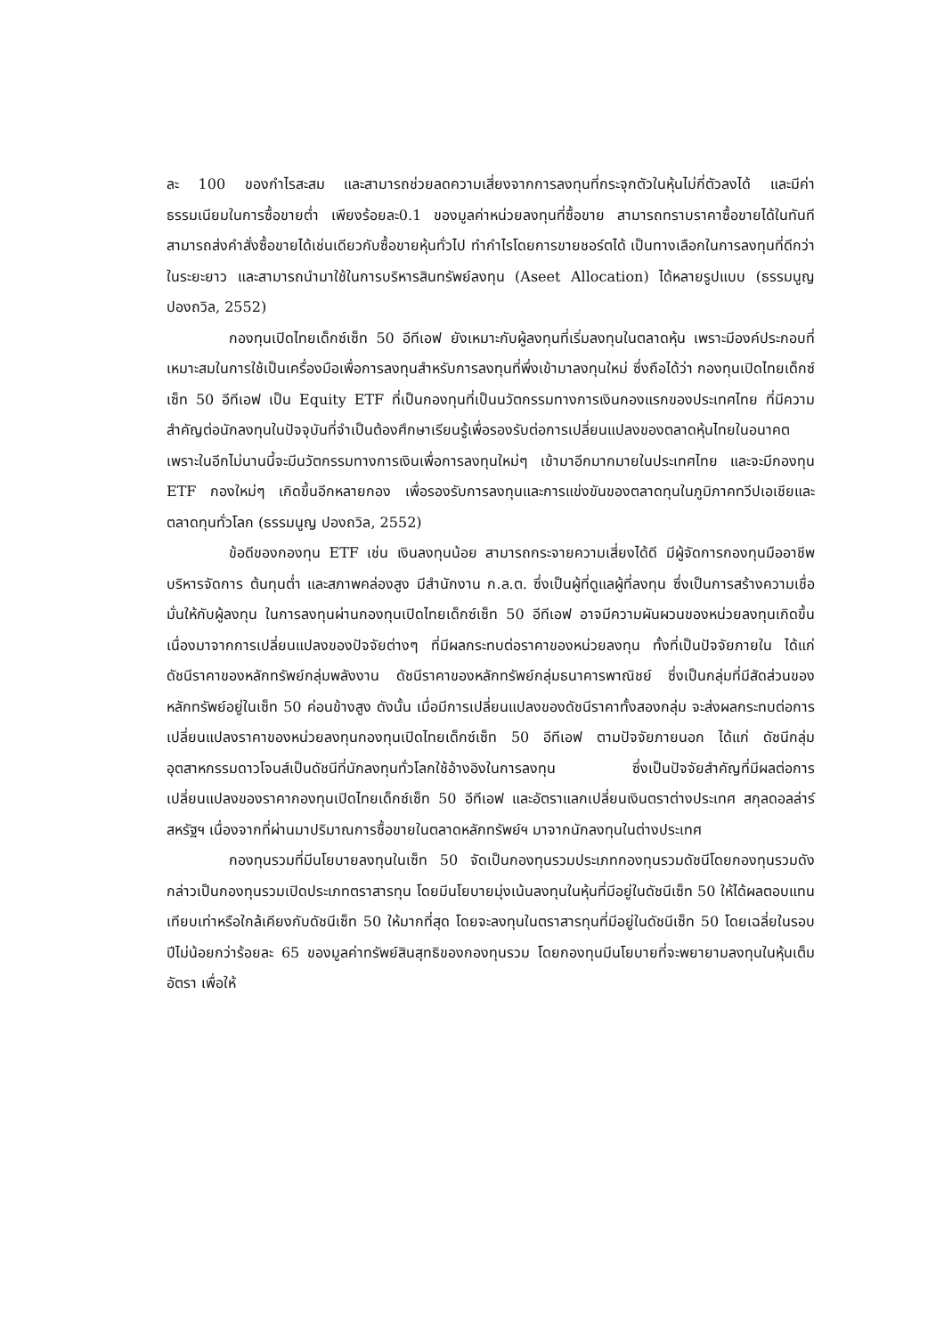ละ 100 ของกำไรสะสม และสามารถช่วยลดความเสี่ยงจากการลงทุนที่กระจุกตัวในหุ้นไม่กี่ตัวลงได้ และมีค่าธรรมเนียมในการซื้อขายต่ำ เพียงร้อยละ0.1 ของมูลค่าหน่วยลงทุนที่ซื้อขาย สามารถทราบราคาซื้อขายได้ในทันที สามารถส่งคำสั่งซื้อขายได้เช่นเดียวกับซื้อขายหุ้นทั่วไป ทำกำไรโดยการขายชอร์ตได้ เป็นทางเลือกในการลงทุนที่ดีกว่าในระยะยาว และสามารถนำมาใช้ในการบริหารสินทรัพย์ลงทุน (Aseet Allocation) ได้หลายรูปแบบ (ธรรมนูญ ปองถวิล, 2552)
กองทุนเปิดไทยเด็กซ์เซ็ท 50 อีทีเอฟ ยังเหมาะกับผู้ลงทุนที่เริ่มลงทุนในตลาดหุ้น เพราะมีองค์ประกอบที่เหมาะสมในการใช้เป็นเครื่องมือเพื่อการลงทุนสำหรับการลงทุนที่พึ่งเข้ามาลงทุนใหม่ ซึ่งถือได้ว่า กองทุนเปิดไทยเด็กซ์เซ็ท 50 อีทีเอฟ เป็น Equity ETF ที่เป็นกองทุนที่เป็นนวัตกรรมทางการเงินกองแรกของประเทศไทย ที่มีความสำคัญต่อนักลงทุนในปัจจุบันที่จำเป็นต้องศึกษาเรียนรู้เพื่อรองรับต่อการเปลี่ยนแปลงของตลาดหุ้นไทยในอนาคต เพราะในอีกไม่นานนี้จะมีนวัตกรรมทางการเงินเพื่อการลงทุนใหม่ๆ เข้ามาอีกมากมายในประเทศไทย และจะมีกองทุน ETF กองใหม่ๆ เกิดขึ้นอีกหลายกอง เพื่อรองรับการลงทุนและการแข่งขันของตลาดทุนในภูมิภาคทวีปเอเชียและตลาดทุนทั่วโลก (ธรรมนูญ ปองถวิล, 2552)
ข้อดีของกองทุน ETF เช่น เงินลงทุนน้อย สามารถกระจายความเสี่ยงได้ดี มีผู้จัดการกองทุนมืออาชีพบริหารจัดการ ต้นทุนต่ำ และสภาพคล่องสูง มีสำนักงาน ก.ล.ต. ซึ่งเป็นผู้ที่ดูแลผู้ที่ลงทุน ซึ่งเป็นการสร้างความเชื่อมั่นให้กับผู้ลงทุน ในการลงทุนผ่านกองทุนเปิดไทยเด็กซ์เซ็ท 50 อีทีเอฟ อาจมีความผันผวนของหน่วยลงทุนเกิดขึ้นเนื่องมาจากการเปลี่ยนแปลงของปัจจัยต่างๆ ที่มีผลกระทบต่อราคาของหน่วยลงทุน ทั้งที่เป็นปัจจัยภายใน ได้แก่ ดัชนีราคาของหลักทรัพย์กลุ่มพลังงาน ดัชนีราคาของหลักทรัพย์กลุ่มธนาคารพาณิชย์ ซึ่งเป็นกลุ่มที่มีสัดส่วนของหลักทรัพย์อยู่ในเซ็ท 50 ค่อนข้างสูง ดังนั้น เมื่อมีการเปลี่ยนแปลงของดัชนีราคาทั้งสองกลุ่ม จะส่งผลกระทบต่อการเปลี่ยนแปลงราคาของหน่วยลงทุนกองทุนเปิดไทยเด็กซ์เซ็ท 50 อีทีเอฟ ตามปัจจัยภายนอก ได้แก่ ดัชนีกลุ่มอุตสาหกรรมดาวโจนส์เป็นดัชนีที่นักลงทุนทั่วโลกใช้อ้างอิงในการลงทุน ซึ่งเป็นปัจจัยสำคัญที่มีผลต่อการเปลี่ยนแปลงของราคากองทุนเปิดไทยเด็กซ์เซ็ท 50 อีทีเอฟ และอัตราแลกเปลี่ยนเงินตราต่างประเทศ สกุลดอลล่าร์สหรัฐฯ เนื่องจากที่ผ่านมาปริมาณการซื้อขายในตลาดหลักทรัพย์ฯ มาจากนักลงทุนในต่างประเทศ
กองทุนรวมที่มีนโยบายลงทุนในเซ็ท 50 จัดเป็นกองทุนรวมประเภทกองทุนรวมดัชนีโดยกองทุนรวมดังกล่าวเป็นกองทุนรวมเปิดประเภทตราสารทุน โดยมีนโยบายมุ่งเน้นลงทุนในหุ้นที่มีอยู่ในดัชนีเซ็ท 50 ให้ได้ผลตอบแทนเทียบเท่าหรือใกล้เคียงกับดัชนีเซ็ท 50 ให้มากที่สุด โดยจะลงทุนในตราสารทุนที่มีอยู่ในดัชนีเซ็ท 50 โดยเฉลี่ยในรอบปีไม่น้อยกว่าร้อยละ 65 ของมูลค่าทรัพย์สินสุทธิของกองทุนรวม โดยกองทุนมีนโยบายที่จะพยายามลงทุนในหุ้นเต็มอัตรา เพื่อให้